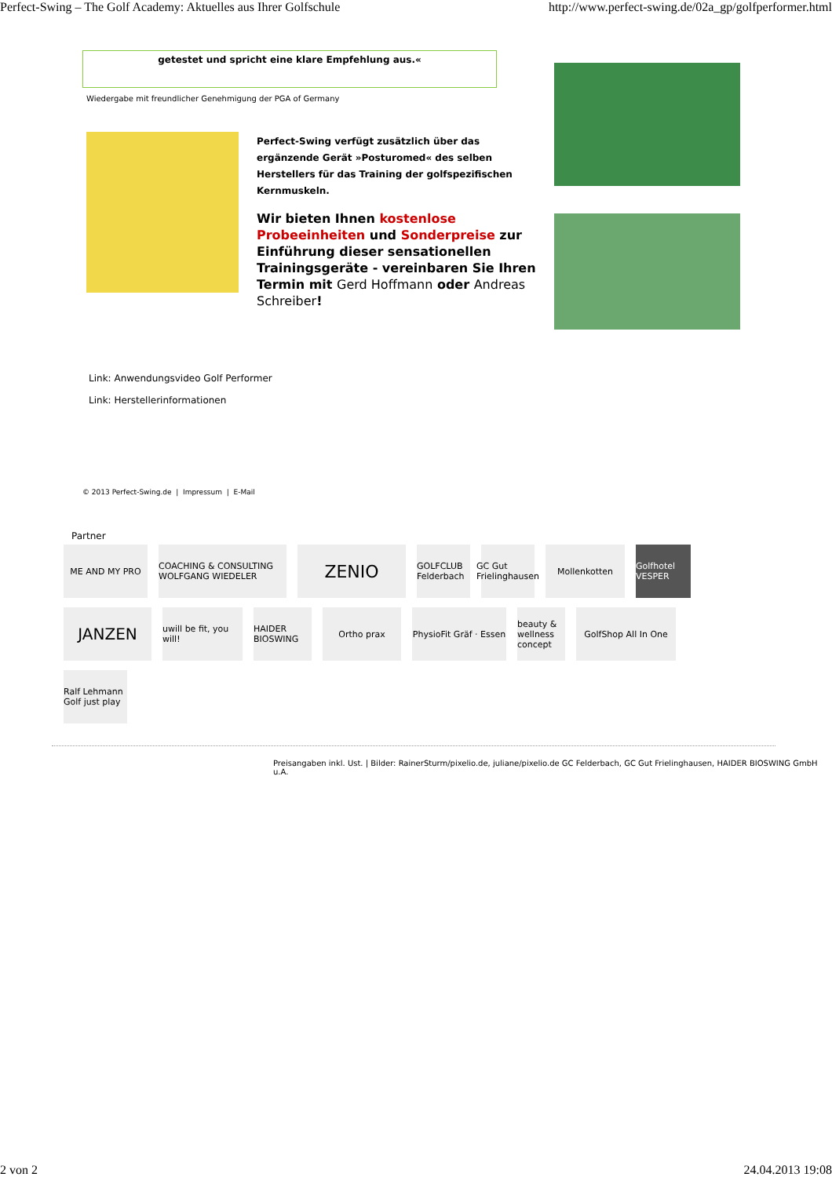Perfect-Swing – The Golf Academy: Aktuelles aus Ihrer Golfschule http://www.perfect-swing.de/02a_gp/golfperformer.html
getestet und spricht eine klare Empfehlung aus.«
Wiedergabe mit freundlicher Genehmigung der PGA of Germany
Perfect-Swing verfügt zusätzlich über das ergänzende Gerät »Posturomed« des selben Herstellers für das Training der golfspezifischen Kernmuskeln.
Wir bieten Ihnen kostenlose Probeeinheiten und Sonderpreise zur Einführung dieser sensationellen Trainingsgeräte - vereinbaren Sie Ihren Termin mit Gerd Hoffmann oder Andreas Schreiber!
Link: Anwendungsvideo Golf Performer
Link: Herstellerinformationen
© 2013 Perfect-Swing.de | Impressum | E-Mail
Partner
ME AND MY PRO COACHING & CONSULTING WOLFGANG WIEDELER ZENIO GOLFCLUB Felderbach GC Gut Frielinghausen Mollenkotten Golfhotel VESPER
JANZEN uwill be fit, you will! HAIDER BIOSWING Ortho prax PhysioFit Gräf · Essen beauty & wellness concept GolfShop All In One
Ralf Lehmann Golf just play
Preisangaben inkl. Ust. | Bilder: RainerSturm/pixelio.de, juliane/pixelio.de GC Felderbach, GC Gut Frielinghausen, HAIDER BIOSWING GmbH u.A.
2 von 2 24.04.2013 19:08